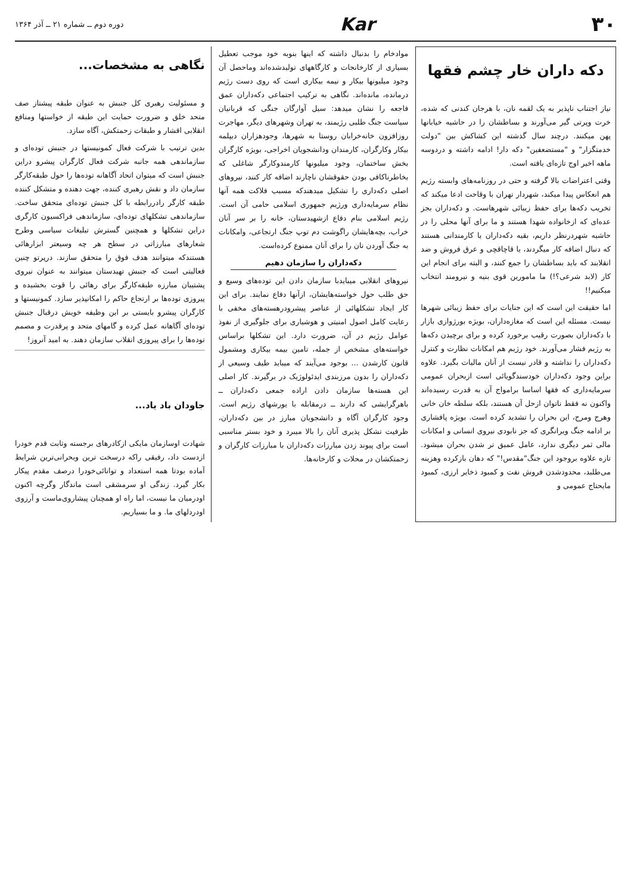۳۰ Kar دوره دوم ــ شماره ۲۱ ــ آذر ۱۳۶۴
دکه داران خار چشم فقها
نیاز اجتناب ناپذیر به یک لقمه نان، با هرجان کندنی که شده، خرت وپرتی گیر می‌آورند و بساطشان را در حاشیه خیابانها پهن میکنند. درچند سال گذشته این کشاکش بین "دولت خدمتگزار" و "مستضعفین" دکه دار! ادامه داشته و دردوسه ماهه اخیر اوج تازه‌ای یافته است.
وقتی اعتراضات بالا گرفته و حتی در روزنامه‌های وابسته رژیم هم انعکاس پیدا میکند، شهردار تهران با وقاحت ادعا میکند که تخریب دکه‌ها برای حفظ زیبائی شهرهاست. و دکه‌داران بجز عده‌ای که ازخانواده شهدا هستند و ما برای آنها محلی را در حاشیه شهردرنظر داریم، بقیه دکه‌داران یا کارمندانی هستند که دنبال اضافه کار میگردند، یا قاچاقچی و عرق فروش و ضد انقلابند که باید بساطشان را جمع کنند، و البته برای انجام این کار (لابد شرعی؟!) ما مامورین قوی بنیه و نیرومند انتخاب میکنیم!!
اما حقیقت این است که این جنایات برای حفظ زیبائی شهرها نیست. مسئله این است که مغازه‌داران، بویژه بورژوازی بازار با دکه‌داران بصورت رقیب برخورد کرده و برای برچیدن دکه‌ها به رژیم فشار می‌آورند. خود رژیم هم امکانات نظارت و کنترل دکه‌داران را نداشته و قادر نیست از آنان مالیات بگیرد. علاوه براین وجود دکه‌داران خودسندگویائی است ازبحران عمومی سرمایه‌داری که فقها اساسا برامواج آن به قدرت رسیده‌اند واکنون نه فقط ناتوان ازحل آن هستند، بلکه سلطه خان خانی وهرج ومرج، این بحران را تشدید کرده است. بویژه پافشاری بر ادامه جنگ ویرانگری که جز نابودی نیروی انسانی و امکانات مالی ثمر دیگری ندارد، عامل عمیق تر شدن بحران میشود. تازه علاوه بروجود این جنگ"مقدس!" که دهان بازکرده وهزینه می‌طلبد، محدودشدن فروش نفت و کمبود ذخایر ارزی، کمبود مایحتاج عمومی و
موادخام را بدنبال داشته که اینها بنوبه خود موجب تعطیل بسیاری از کارخانجات و کارگاههای تولیدشده‌اند وماحصل آن وجود میلیونها بیکار و نیمه بیکاری است که روی دست رژیم درمانده، مانده‌اند. نگاهی به ترکیب اجتماعی دکه‌داران عمق فاجعه را نشان میدهد: سیل آوارگان جنگی که قربانیان سیاست جنگ طلبی رژیمند، به تهران وشهرهای دیگر، مهاجرت روزافزون خانه‌خرابان روستا به شهرها، وجودهزاران دیپلمه بیکار وکارگران، کارمندان ودانشجویان اخراجی، بویژه کارگران بخش ساختمان، وجود میلیونها کارمندوکارگر شاغلی که بخاطرناکافی بودن حقوقشان ناچارند اضافه کار کنند، نیروهای اصلی دکه‌داری را تشکیل میدهندکه مسبب فلاکت همه آنها نظام سرمایه‌داری ورژیم جمهوری اسلامی حامی آن است. رژیم اسلامی بنام دفاع ازشهیدستان، خانه را بر سر آنان خراب، بچه‌هایشان راگوشت دم توپ جنگ ارتجاعی، وامکانات به جنگ آوردن نان را برای آنان ممنوع کرده‌است.
دکه‌داران را سازمان دهیم
نیروهای انقلابی میبایدبا سازمان دادن این توده‌های وسیع و حق طلب حول خواسته‌هایشان، ازآنها دفاع نمایند. برای این کار ایجاد تشکلهائی از عناصر پیشرودرهسته‌های مخفی با رعایت کامل اصول امنیتی و هوشیاری برای جلوگیری از نفوذ عوامل رژیم در آن، ضرورت دارد. این تشکلها براساس خواسته‌های مشخص از جمله، تامین بیمه بیکاری ومشمول قانون کارشدن ... بوجود می‌آیند که میباید طیف وسیعی از دکه‌داران را بدون مرزبندی ایدئولوژیک در برگیرند. کار اصلی این هسته‌ها سازمان دادن اراده جمعی دکه‌داران ــ باهرگرایشی که دارند ــ درمقابله با یورشهای رژیم است. وجود کارگران آگاه و دانشجویان مبارز در بین دکه‌داران، ظرفیت تشکل پذیری آنان را بالا میبرد و خود بستر مناسبی است برای پیوند زدن مبارزات دکه‌داران با مبارزات کارگران و زحمتکشان در محلات و کارخانه‌ها.
نگاهی به مشخصات...
و مسئولیت رهبری کل جنبش به عنوان طبقه پیشتاز صف متحد خلق و ضرورت حمایت این طبقه از خواستها ومنافع انقلابی اقشار و طبقات زحمتکش، آگاه سازد.
بدین ترتیب با شرکت فعال کمونیستها در جنبش توده‌ای و سازماندهی همه جانبه شرکت فعال کارگران پیشرو دراین جنبش است که میتوان اتحاد آگاهانه توده‌ها را حول طبقه‌کارگر سازمان داد و نقش رهبری کننده، جهت دهنده و متشکل کننده طبقه کارگر رادررابطه با کل جنبش توده‌ای متحقق ساخت. سازماندهی تشکلهای توده‌ای، سازماندهی فراکسیون کارگری دراین تشکلها و همچنین گسترش تبلیغات سیاسی وطرح شعارهای مبارزاتی در سطح هر چه وسیعتر ابزارهائی هستندکه میتوانند هدف فوق را متحقق سازند. درپرتو چنین فعالیتی است که جنبش تهیدستان میتوانند به عنوان نیروی پشتیبان مبارزه طبقه‌کارگر برای رهائی را قوت بخشیده و پیروزی توده‌ها بر ارتجاع حاکم را امکانپذیر سازد. کمونیستها و کارگران پیشرو بایستی بر این وظیفه خویش درقبال جنبش توده‌ای آگاهانه عمل کرده و گامهای متحد و پرقدرت و مصمم توده‌ها را برای پیروزی انقلاب سازمان دهند. به امید آنروز!
جاودان باد یاد...
شهادت اوسازمان مایکی ازکادرهای برجسته وثابت قدم خودرا ازدست داد، رفیقی راکه درسخت ترین وبحرانی‌ترین شرایط آماده بودتا همه استعداد و توانائی‌خودرا درصف مقدم پیکار بکار گیرد. زندگی او سرمشقی است ماندگار وگرچه اکنون اودرمیان ما نیست، اما راه او همچنان پیشاروی‌ماست و آرزوی اودردلهای ما. و ما بسیاریم.